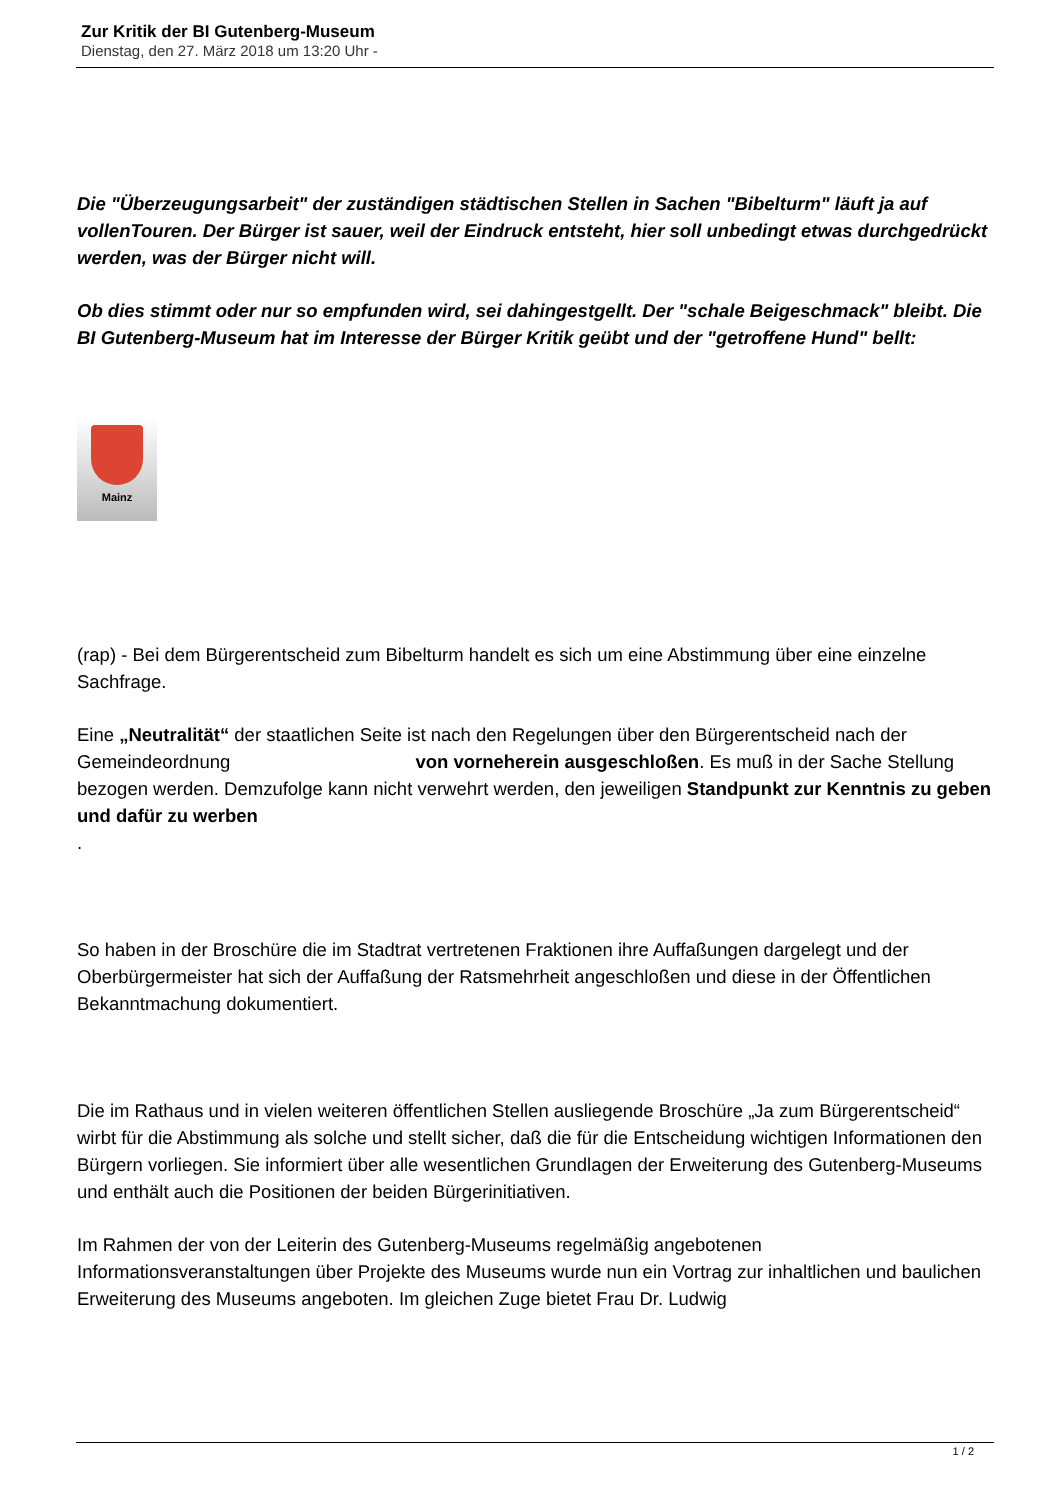Zur Kritik der BI Gutenberg-Museum
Dienstag, den 27. März 2018 um 13:20 Uhr -
Die "Überzeugungsarbeit" der zuständigen städtischen Stellen in Sachen "Bibelturm" läuft ja auf vollenTouren. Der Bürger ist sauer, weil der Eindruck entsteht, hier soll unbedingt etwas durchgedrückt werden, was der Bürger nicht will.
Ob dies stimmt oder nur so empfunden wird, sei dahingestgellt. Der "schale Beigeschmack" bleibt. Die BI Gutenberg-Museum hat im Interesse der Bürger Kritik geübt und der "getroffene Hund" bellt:
Mainz
(rap) - Bei dem Bürgerentscheid zum Bibelturm handelt es sich um eine Abstimmung über eine einzelne Sachfrage.
Eine „Neutralität“ der staatlichen Seite ist nach den Regelungen über den Bürgerentscheid nach der Gemeindeordnung von vorneherein ausgeschloßen. Es muß in der Sache Stellung bezogen werden. Demzufolge kann nicht verwehrt werden, den jeweiligen Standpunkt zur Kenntnis zu geben und dafür zu werben
.
So haben in der Broschüre die im Stadtrat vertretenen Fraktionen ihre Auffaßungen dargelegt und der Oberbürgermeister hat sich der Auffaßung der Ratsmehrheit angeschloßen und diese in der Öffentlichen Bekanntmachung dokumentiert.
Die im Rathaus und in vielen weiteren öffentlichen Stellen ausliegende Broschüre „Ja zum Bürgerentscheid“ wirbt für die Abstimmung als solche und stellt sicher, daß die für die Entscheidung wichtigen Informationen den Bürgern vorliegen. Sie informiert über alle wesentlichen Grundlagen der Erweiterung des Gutenberg-Museums und enthält auch die Positionen der beiden Bürgerinitiativen.
Im Rahmen der von der Leiterin des Gutenberg-Museums regelmäßig angebotenen Informationsveranstaltungen über Projekte des Museums wurde nun ein Vortrag zur inhaltlichen und baulichen Erweiterung des Museums angeboten. Im gleichen Zuge bietet Frau Dr. Ludwig
1 / 2